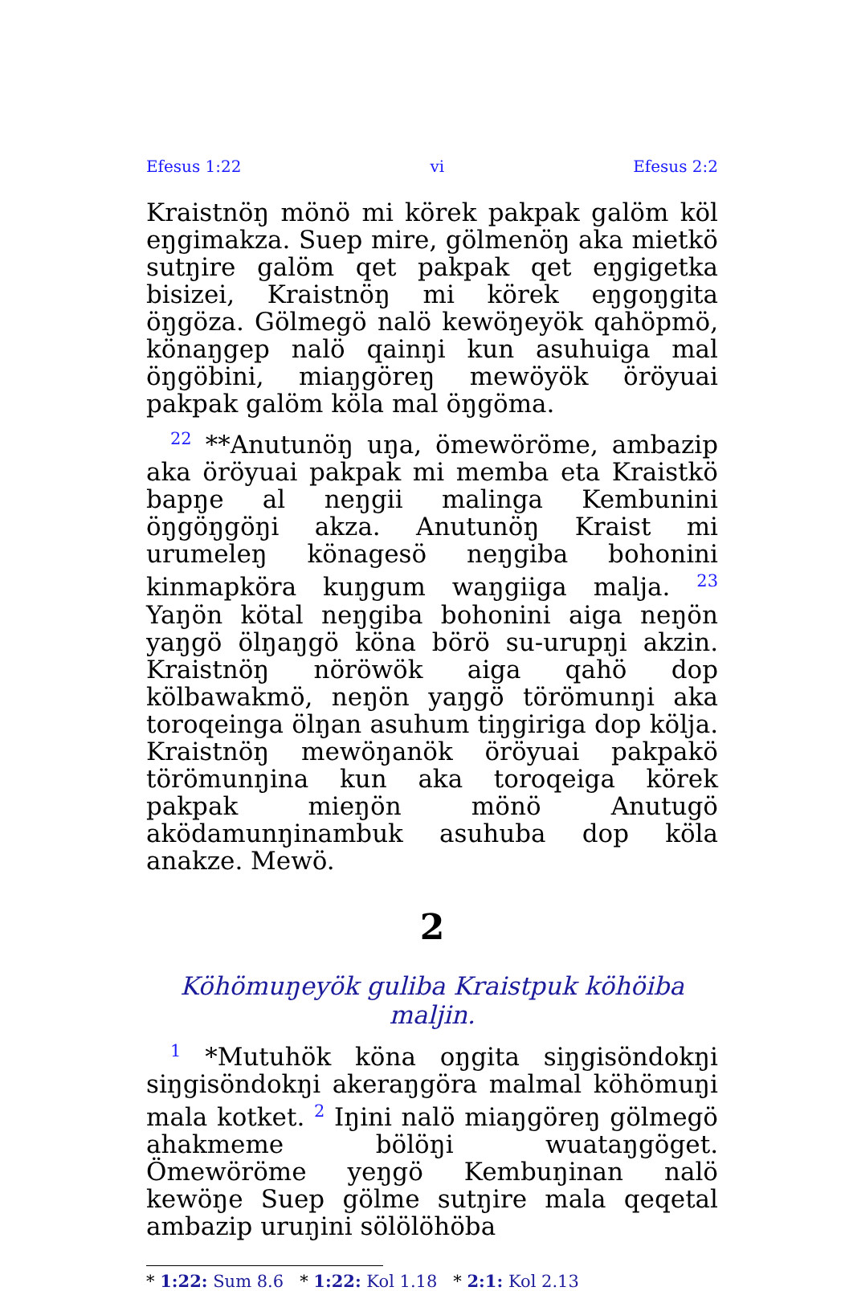Efesus 1:22 vi Efesus 2:2
Kraistnöŋ mönö mi körek pakpak galöm köl eŋgimakza. Suep mire, gölmenöŋ aka mietkö sutŋire galöm qet pakpak qet eŋgigetka bisizei, Kraistnöŋ mi körek eŋgoŋgita öŋgöza. Gölmegö nalö kewöŋeyök qahöpmö, könaŋgep nalö qainŋi kun asuhuiga mal öŋgöbini, miaŋgöreŋ mewöyök öröyuai pakpak galöm köla mal öŋgöma.
<sup>22</sup> **Anutunöŋ uŋa, ömewöröme, ambazip aka öröyuai pakpak mi memba eta Kraistkö bapŋe al neŋgii malinga Kembunini öŋgöŋgöŋi akza. Anutunöŋ Kraist mi urumeleŋ könagesö neŋgiba bohonini kinmapköra kuŋgum waŋgiiga malja. <sup>23</sup> Yaŋön kötal neŋgiba bohonini aiga neŋön yaŋgö ölŋaŋgö köna börö su-urupŋi akzin. Kraistnöŋ nöröwök aiga qahö dop kölbawakmö, neŋön yaŋgö törömunŋi aka toroqeinga ölŋan asuhum tiŋgiriga dop kölja. Kraistnöŋ mewöŋanök öröyuai pakpakö törömunŋina kun aka toroqeiga körek pakpak mieŋön mönö Anutugö aködamunŋinambuk asuhuba dop köla anakze. Mewö.
2
Köhömuŋeyök guliba Kraistpuk köhöiba maljin.
<sup>1</sup> *Mutuhök köna oŋgita siŋgisöndokŋi siŋgisöndokŋi akeraŋgöra malmal köhömuŋi mala kotket. <sup>2</sup> Iŋini nalö miaŋgöreŋ gölmegö ahakmeme bölöŋi wuataŋgöget. Ömewöröme yeŋgö Kembuŋinan nalö kewöŋe Suep gölme sutŋire mala qeqetal ambazip uruŋini sölölöhöba
* 1:22: Sum 8.6 * 1:22: Kol 1.18 * 2:1: Kol 2.13